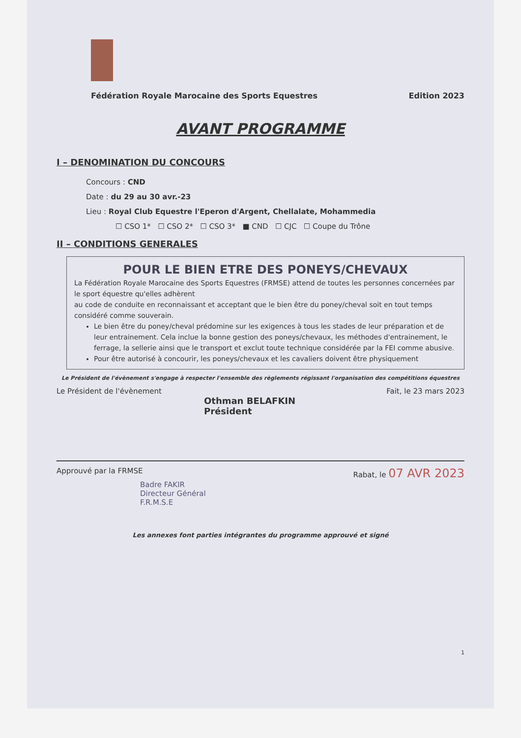Fédération Royale Marocaine des Sports Equestres Edition 2023
AVANT PROGRAMME
I – DENOMINATION DU CONCOURS
Concours : CND
Date : du 29 au 30 avr.-23
Lieu : Royal Club Equestre l'Eperon d'Argent, Chellalate, Mohammedia
☐ CSO 1* ☐ CSO 2* ☐ CSO 3* ■ CND ☐ CJC ☐ Coupe du Trône
II – CONDITIONS GENERALES
POUR LE BIEN ETRE DES PONEYS/CHEVAUX
La Fédération Royale Marocaine des Sports Equestres (FRMSE) attend de toutes les personnes concernées par le sport équestre qu'elles adhèrent
au code de conduite en reconnaissant et acceptant que le bien être du poney/cheval soit en tout temps considéré comme souverain.
Le bien être du poney/cheval prédomine sur les exigences à tous les stades de leur préparation et de leur entrainement. Cela inclue la bonne gestion des poneys/chevaux, les méthodes d'entrainement, le ferrage, la sellerie ainsi que le transport et exclut toute technique considérée par la FEI comme abusive.
Pour être autorisé à concourir, les poneys/chevaux et les cavaliers doivent être physiquement
Le Président de l'évènement s'engage à respecter l'ensemble des règlements régissant l'organisation des compétitions équestres
Le Président de l'évènement Fait, le 23 mars 2023
Othman BELAFKIN
Président
Approuvé par la FRMSE Rabat, le 07 AVR 2023
Badre FAKIR
Directeur Général
F.R.M.S.E
Les annexes font parties intégrantes du programme approuvé et signé
1